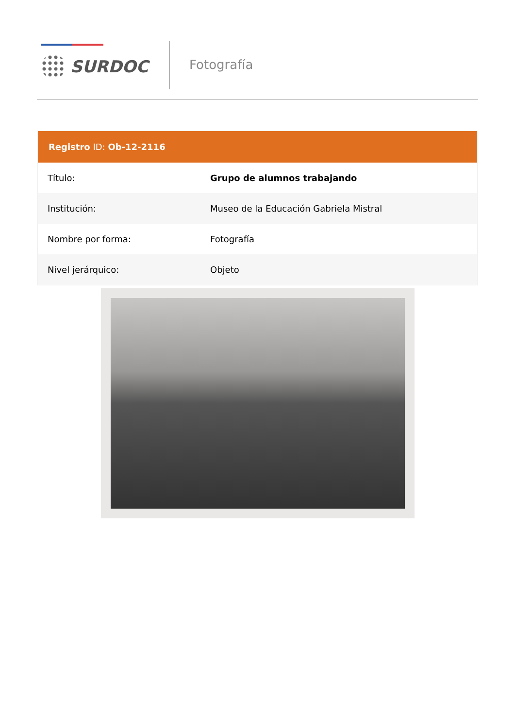SURDOC
Fotografía
Registro ID: Ob-12-2116
| Título: | Grupo de alumnos trabajando |
| Institución: | Museo de la Educación Gabriela Mistral |
| Nombre por forma: | Fotografía |
| Nivel jerárquico: | Objeto |